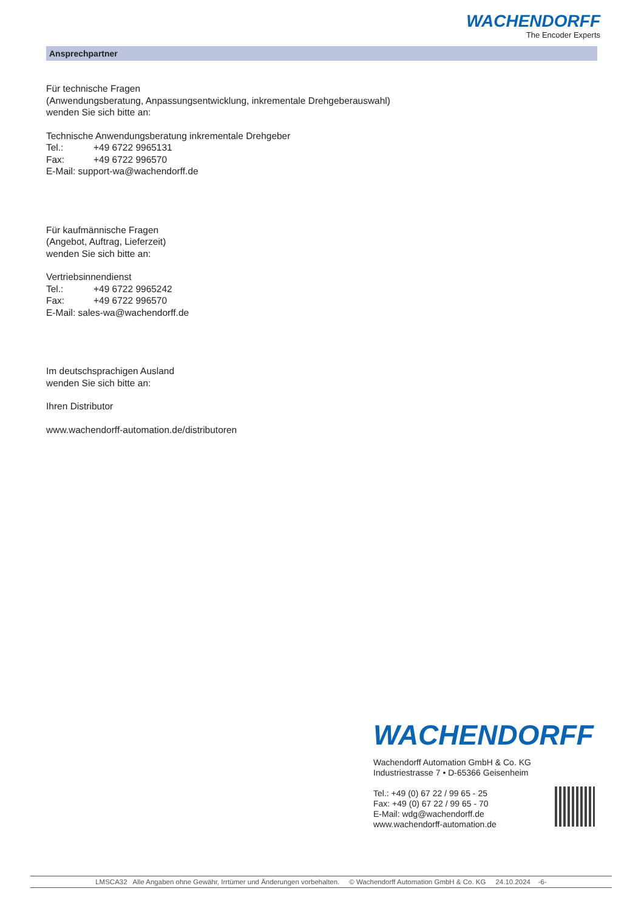WACHENDORFF
The Encoder Experts
Ansprechpartner
Für technische Fragen
(Anwendungsberatung, Anpassungsentwicklung, inkrementale Drehgeberauswahl)
wenden Sie sich bitte an:
Technische Anwendungsberatung inkrementale Drehgeber
Tel.: +49 6722 9965131
Fax: +49 6722 996570
E-Mail: support-wa@wachendorff.de
Für kaufmännische Fragen
(Angebot, Auftrag, Lieferzeit)
wenden Sie sich bitte an:
Vertriebsinnendienst
Tel.: +49 6722 9965242
Fax: +49 6722 996570
E-Mail: sales-wa@wachendorff.de
Im deutschsprachigen Ausland
wenden Sie sich bitte an:
Ihren Distributor
www.wachendorff-automation.de/distributoren
WACHENDORFF
Wachendorff Automation GmbH & Co. KG
Industriestrasse 7 • D-65366 Geisenheim
Tel.: +49 (0) 67 22 / 99 65 - 25
Fax: +49 (0) 67 22 / 99 65 - 70
E-Mail: wdg@wachendorff.de
www.wachendorff-automation.de
LMSCA32 Alle Angaben ohne Gewähr, Irrtümer und Änderungen vorbehalten. © Wachendorff Automation GmbH & Co. KG 24.10.2024 -6-